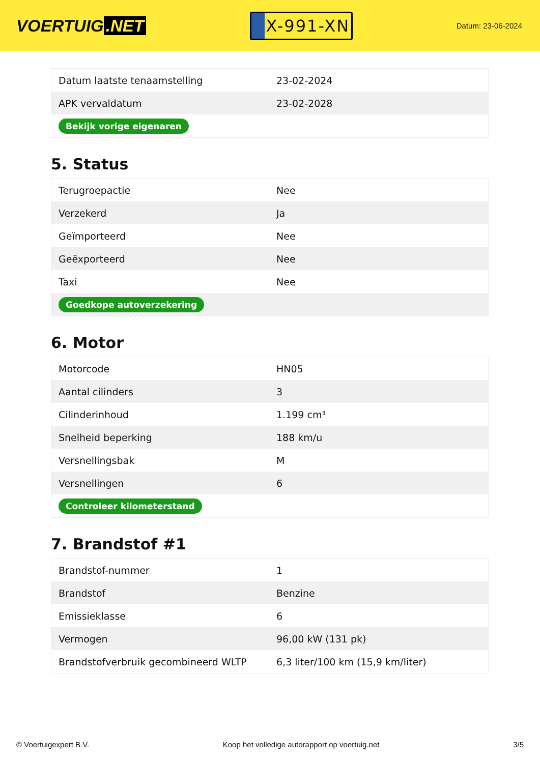VOERTUIG.NET
X-991-XN
Datum: 23-06-2024
| Datum laatste tenaamstelling | 23-02-2024 |
| APK vervaldatum | 23-02-2028 |
| Bekijk vorige eigenaren | |
5. Status
| Terugroepactie | Nee |
| Verzekerd | Ja |
| Geïmporteerd | Nee |
| Geëxporteerd | Nee |
| Taxi | Nee |
| Goedkope autoverzekering | |
6. Motor
| Motorcode | HN05 |
| Aantal cilinders | 3 |
| Cilinderinhoud | 1.199 cm³ |
| Snelheid beperking | 188 km/u |
| Versnellingsbak | M |
| Versnellingen | 6 |
| Controleer kilometerstand | |
7. Brandstof #1
| Brandstof-nummer | 1 |
| Brandstof | Benzine |
| Emissieklasse | 6 |
| Vermogen | 96,00 kW (131 pk) |
| Brandstofverbruik gecombineerd WLTP | 6,3 liter/100 km (15,9 km/liter) |
© Voertuigexpert B.V. Koop het volledige autorapport op voertuig.net 3/5